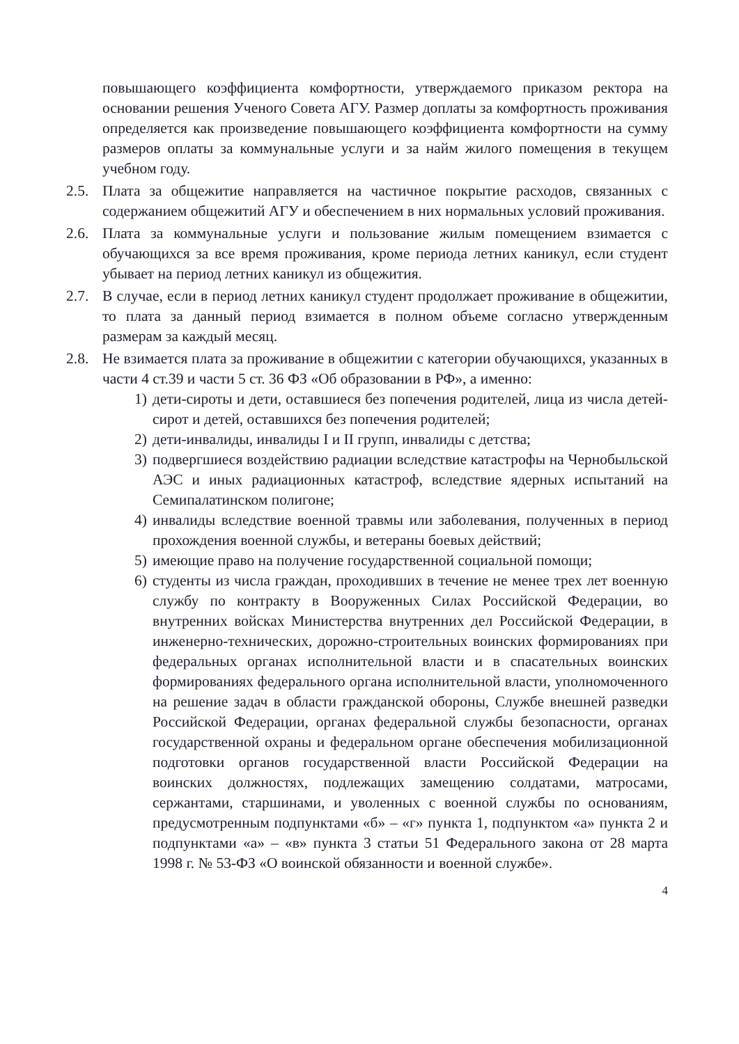повышающего коэффициента комфортности, утверждаемого приказом ректора на основании решения Ученого Совета АГУ. Размер доплаты за комфортность проживания определяется как произведение повышающего коэффициента комфортности на сумму размеров оплаты за коммунальные услуги и за найм жилого помещения в текущем учебном году.
2.5. Плата за общежитие направляется на частичное покрытие расходов, связанных с содержанием общежитий АГУ и обеспечением в них нормальных условий проживания.
2.6. Плата за коммунальные услуги и пользование жилым помещением взимается с обучающихся за все время проживания, кроме периода летних каникул, если студент убывает на период летних каникул из общежития.
2.7. В случае, если в период летних каникул студент продолжает проживание в общежитии, то плата за данный период взимается в полном объеме согласно утвержденным размерам за каждый месяц.
2.8. Не взимается плата за проживание в общежитии с категории обучающихся, указанных в части 4 ст.39 и части 5 ст. 36 ФЗ «Об образовании в РФ», а именно:
1) дети-сироты и дети, оставшиеся без попечения родителей, лица из числа детей-сирот и детей, оставшихся без попечения родителей;
2) дети-инвалиды, инвалиды I и II групп, инвалиды с детства;
3) подвергшиеся воздействию радиации вследствие катастрофы на Чернобыльской АЭС и иных радиационных катастроф, вследствие ядерных испытаний на Семипалатинском полигоне;
4) инвалиды вследствие военной травмы или заболевания, полученных в период прохождения военной службы, и ветераны боевых действий;
5) имеющие право на получение государственной социальной помощи;
6) студенты из числа граждан, проходивших в течение не менее трех лет военную службу по контракту в Вооруженных Силах Российской Федерации, во внутренних войсках Министерства внутренних дел Российской Федерации, в инженерно-технических, дорожно-строительных воинских формированиях при федеральных органах исполнительной власти и в спасательных воинских формированиях федерального органа исполнительной власти, уполномоченного на решение задач в области гражданской обороны, Службе внешней разведки Российской Федерации, органах федеральной службы безопасности, органах государственной охраны и федеральном органе обеспечения мобилизационной подготовки органов государственной власти Российской Федерации на воинских должностях, подлежащих замещению солдатами, матросами, сержантами, старшинами, и уволенных с военной службы по основаниям, предусмотренным подпунктами «б» – «г» пункта 1, подпунктом «а» пункта 2 и подпунктами «а» – «в» пункта 3 статьи 51 Федерального закона от 28 марта 1998 г. № 53-ФЗ «О воинской обязанности и военной службе».
4